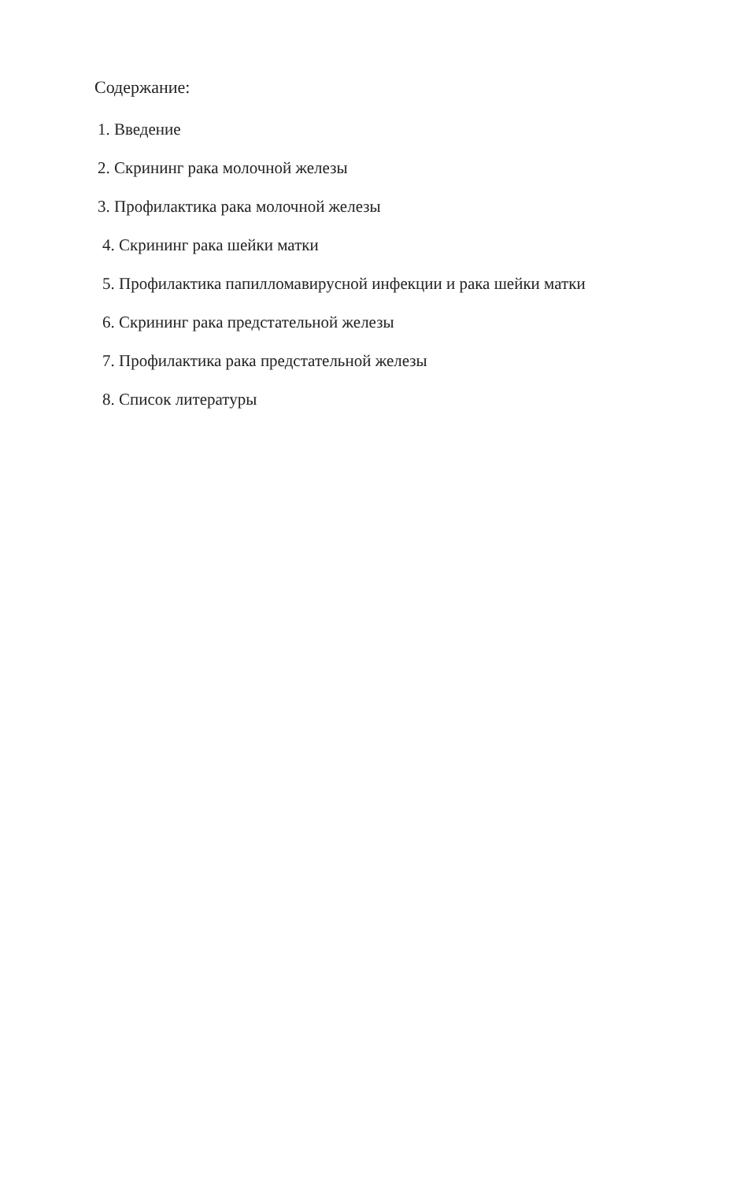Содержание:
1. Введение
2. Скрининг рака молочной железы
3. Профилактика рака молочной железы
4. Скрининг рака шейки матки
5. Профилактика папилломавирусной инфекции и рака шейки матки
6. Скрининг рака предстательной железы
7. Профилактика рака предстательной железы
8. Список литературы